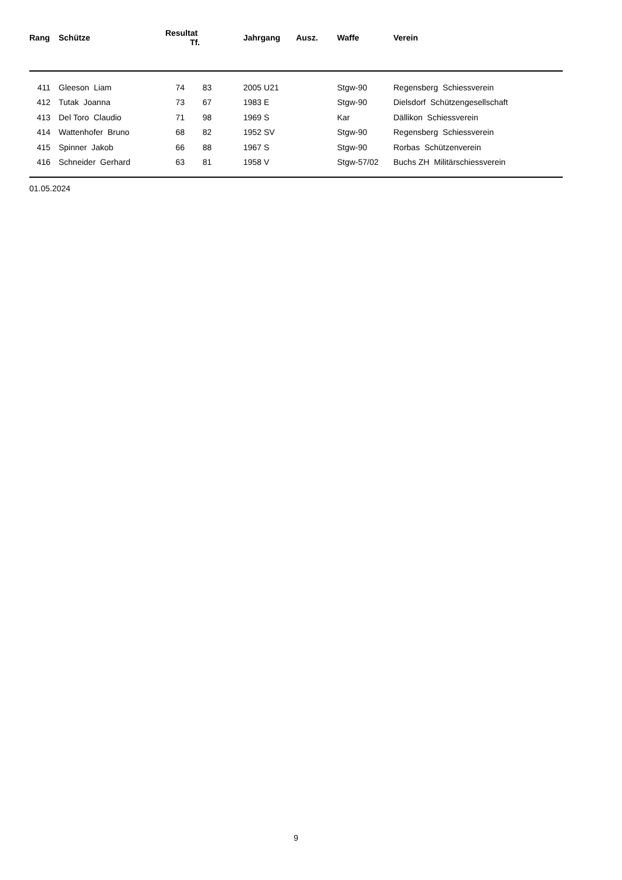| Rang | | Schütze | Resultat Tf. | | | Jahrgang | Ausz. | Waffe | Verein |
| --- | --- | --- | --- | --- | --- | --- | --- | --- | --- |
| 411 | | Gleeson Liam | 74 | 83 | | 2005 U21 | | Stgw-90 | Regensberg Schiessverein |
| 412 | | Tutak Joanna | 73 | 67 | | 1983 E | | Stgw-90 | Dielsdorf Schützengesellschaft |
| 413 | | Del Toro Claudio | 71 | 98 | | 1969 S | | Kar | Dällikon Schiessverein |
| 414 | | Wattenhofer Bruno | 68 | 82 | | 1952 SV | | Stgw-90 | Regensberg Schiessverein |
| 415 | | Spinner Jakob | 66 | 88 | | 1967 S | | Stgw-90 | Rorbas Schützenverein |
| 416 | | Schneider Gerhard | 63 | 81 | | 1958 V | | Stgw-57/02 | Buchs ZH Militärschiessverein |
01.05.2024
9